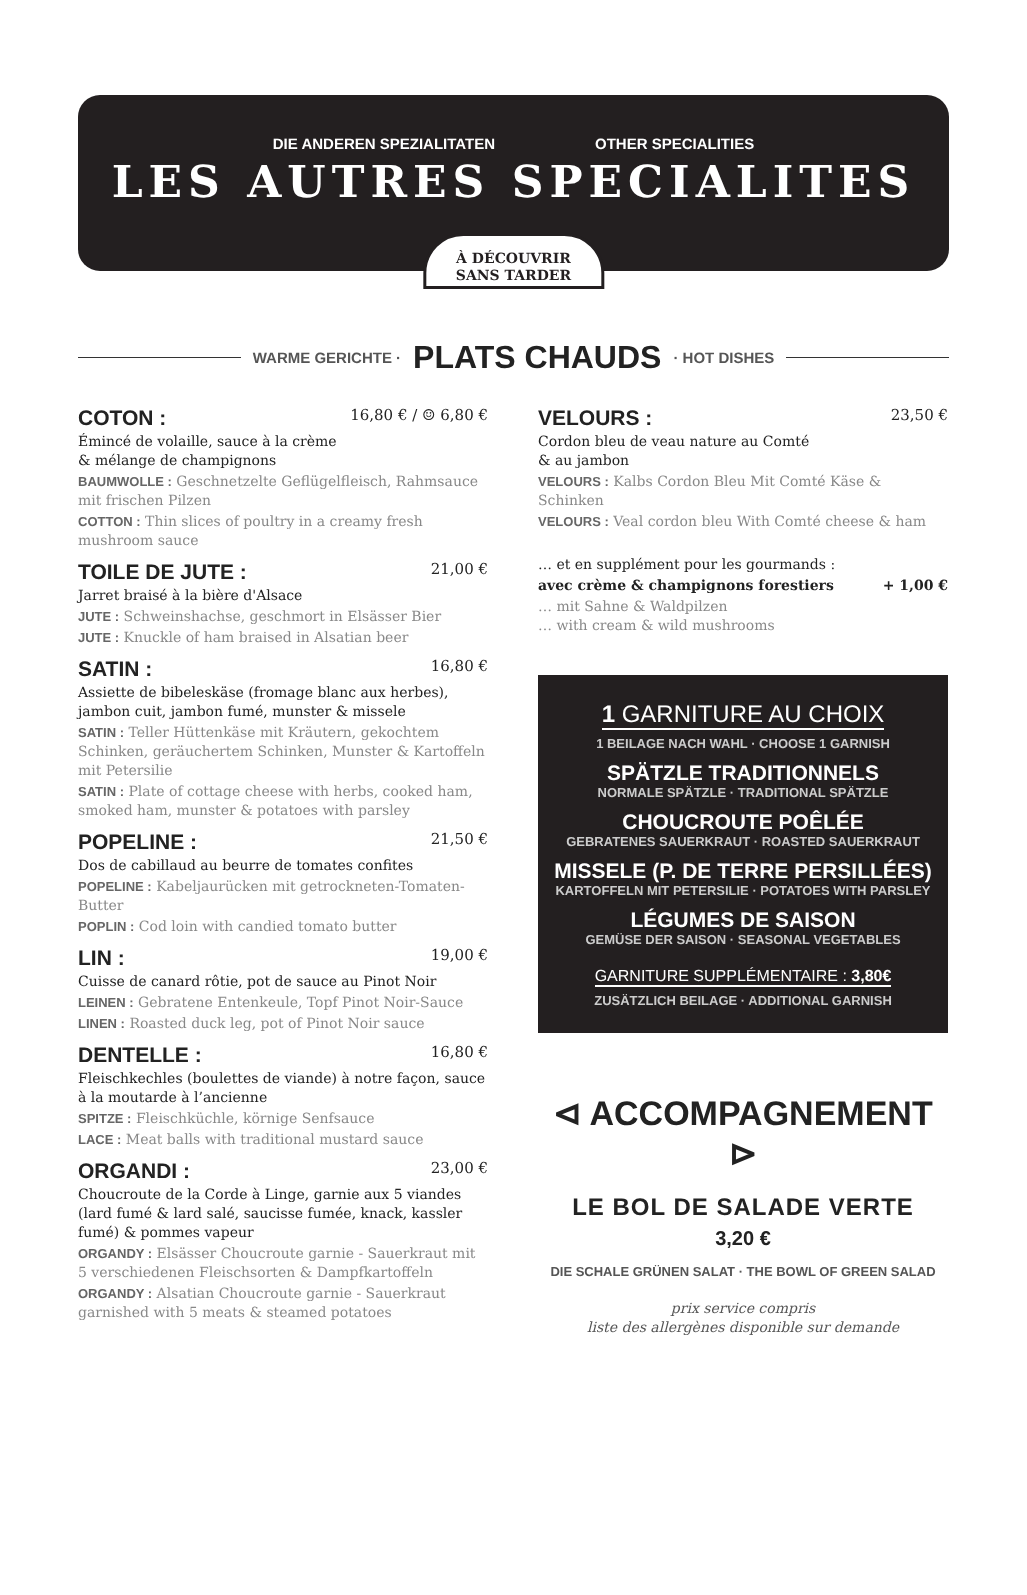DIE ANDEREN SPEZIALITATEN OTHER SPECIALITIES
LES AUTRES SPECIALITES
À DÉCOUVRIR
SANS TARDER
WARME GERICHTE · PLATS CHAUDS · HOT DISHES
COTON : 16,80 € / ☺ 6,80 €
Émincé de volaille, sauce à la crème
& mélange de champignons
BAUMWOLLE : Geschnetzelte Geflügelfleisch, Rahmsauce mit frischen Pilzen
COTTON : Thin slices of poultry in a creamy fresh mushroom sauce
TOILE DE JUTE : 21,00 €
Jarret braisé à la bière d'Alsace
JUTE : Schweinshachse, geschmort in Elsässer Bier
JUTE : Knuckle of ham braised in Alsatian beer
SATIN : 16,80 €
Assiette de bibeleskäse (fromage blanc aux herbes), jambon cuit, jambon fumé, munster & missele
SATIN : Teller Hüttenkäse mit Kräutern, gekochtem Schinken, geräuchertem Schinken, Munster & Kartoffeln mit Petersilie
SATIN : Plate of cottage cheese with herbs, cooked ham, smoked ham, munster & potatoes with parsley
POPELINE : 21,50 €
Dos de cabillaud au beurre de tomates confites
POPELINE : Kabeljaurücken mit getrockneten-Tomaten-Butter
POPLIN : Cod loin with candied tomato butter
LIN : 19,00 €
Cuisse de canard rôtie, pot de sauce au Pinot Noir
LEINEN : Gebratene Entenkeule, Topf Pinot Noir-Sauce
LINEN : Roasted duck leg, pot of Pinot Noir sauce
DENTELLE : 16,80 €
Fleischkechles (boulettes de viande) à notre façon, sauce à la moutarde à l’ancienne
SPITZE : Fleischküchle, körnige Senfsauce
LACE : Meat balls with traditional mustard sauce
ORGANDI : 23,00 €
Choucroute de la Corde à Linge, garnie aux 5 viandes (lard fumé & lard salé, saucisse fumée, knack, kassler fumé) & pommes vapeur
ORGANDY : Elsässer Choucroute garnie - Sauerkraut mit 5 verschiedenen Fleischsorten & Dampfkartoffeln
ORGANDY : Alsatian Choucroute garnie - Sauerkraut garnished with 5 meats & steamed potatoes
VELOURS : 23,50 €
Cordon bleu de veau nature au Comté
& au jambon
VELOURS : Kalbs Cordon Bleu Mit Comté Käse & Schinken
VELOURS : Veal cordon bleu With Comté cheese & ham
… et en supplément pour les gourmands :
avec crème & champignons forestiers + 1,00 €
… mit Sahne & Waldpilzen
… with cream & wild mushrooms
1 GARNITURE AU CHOIX
1 BEILAGE NACH WAHL · CHOOSE 1 GARNISH
SPÄTZLE TRADITIONNELS
NORMALE SPÄTZLE · TRADITIONAL SPÄTZLE
CHOUCROUTE POÊLÉE
GEBRATENES SAUERKRAUT · ROASTED SAUERKRAUT
MISSELE (P. DE TERRE PERSILLÉES)
KARTOFFELN MIT PETERSILIE · POTATOES WITH PARSLEY
LÉGUMES DE SAISON
GEMÜSE DER SAISON · SEASONAL VEGETABLES
GARNITURE SUPPLÉMENTAIRE : 3,80€
ZUSÄTZLICH BEILAGE · ADDITIONAL GARNISH
⊲ ACCOMPAGNEMENT ⊳
LE BOL DE SALADE VERTE
3,20 €
DIE SCHALE GRÜNEN SALAT · THE BOWL OF GREEN SALAD
prix service compris
liste des allergènes disponible sur demande